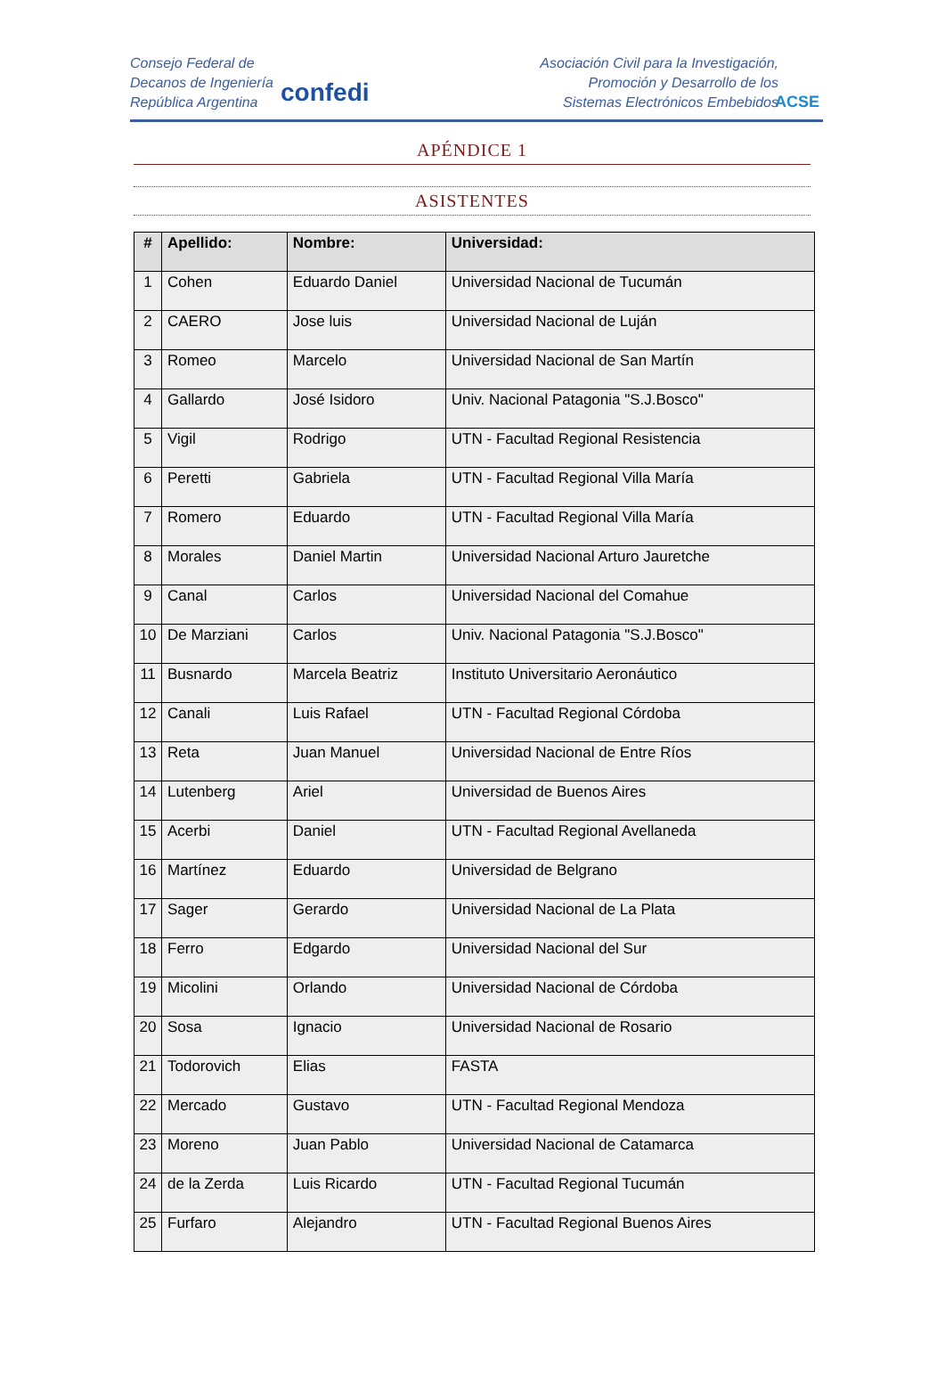Consejo Federal de
Decanos de Ingeniería
República Argentina
confedi
Asociación Civil para la Investigación,
Promoción y Desarrollo de los
Sistemas Electrónicos Embebidos
ACSE
APÉNDICE 1
ASISTENTES
| # | Apellido: | Nombre: | Universidad: |
| --- | --- | --- | --- |
| 1 | Cohen | Eduardo Daniel | Universidad Nacional de Tucumán |
| 2 | CAERO | Jose luis | Universidad Nacional de Luján |
| 3 | Romeo | Marcelo | Universidad Nacional de San Martín |
| 4 | Gallardo | José Isidoro | Univ. Nacional Patagonia "S.J.Bosco" |
| 5 | Vigil | Rodrigo | UTN - Facultad Regional Resistencia |
| 6 | Peretti | Gabriela | UTN - Facultad Regional Villa María |
| 7 | Romero | Eduardo | UTN - Facultad Regional Villa María |
| 8 | Morales | Daniel Martin | Universidad Nacional Arturo Jauretche |
| 9 | Canal | Carlos | Universidad Nacional del Comahue |
| 10 | De Marziani | Carlos | Univ. Nacional Patagonia "S.J.Bosco" |
| 11 | Busnardo | Marcela Beatriz | Instituto Universitario Aeronáutico |
| 12 | Canali | Luis Rafael | UTN - Facultad Regional Córdoba |
| 13 | Reta | Juan Manuel | Universidad Nacional de Entre Ríos |
| 14 | Lutenberg | Ariel | Universidad de Buenos Aires |
| 15 | Acerbi | Daniel | UTN - Facultad Regional Avellaneda |
| 16 | Martínez | Eduardo | Universidad de Belgrano |
| 17 | Sager | Gerardo | Universidad Nacional de La Plata |
| 18 | Ferro | Edgardo | Universidad Nacional del Sur |
| 19 | Micolini | Orlando | Universidad Nacional de Córdoba |
| 20 | Sosa | Ignacio | Universidad Nacional de Rosario |
| 21 | Todorovich | Elias | FASTA |
| 22 | Mercado | Gustavo | UTN - Facultad Regional Mendoza |
| 23 | Moreno | Juan Pablo | Universidad Nacional de Catamarca |
| 24 | de la Zerda | Luis Ricardo | UTN - Facultad Regional Tucumán |
| 25 | Furfaro | Alejandro | UTN - Facultad Regional Buenos Aires |